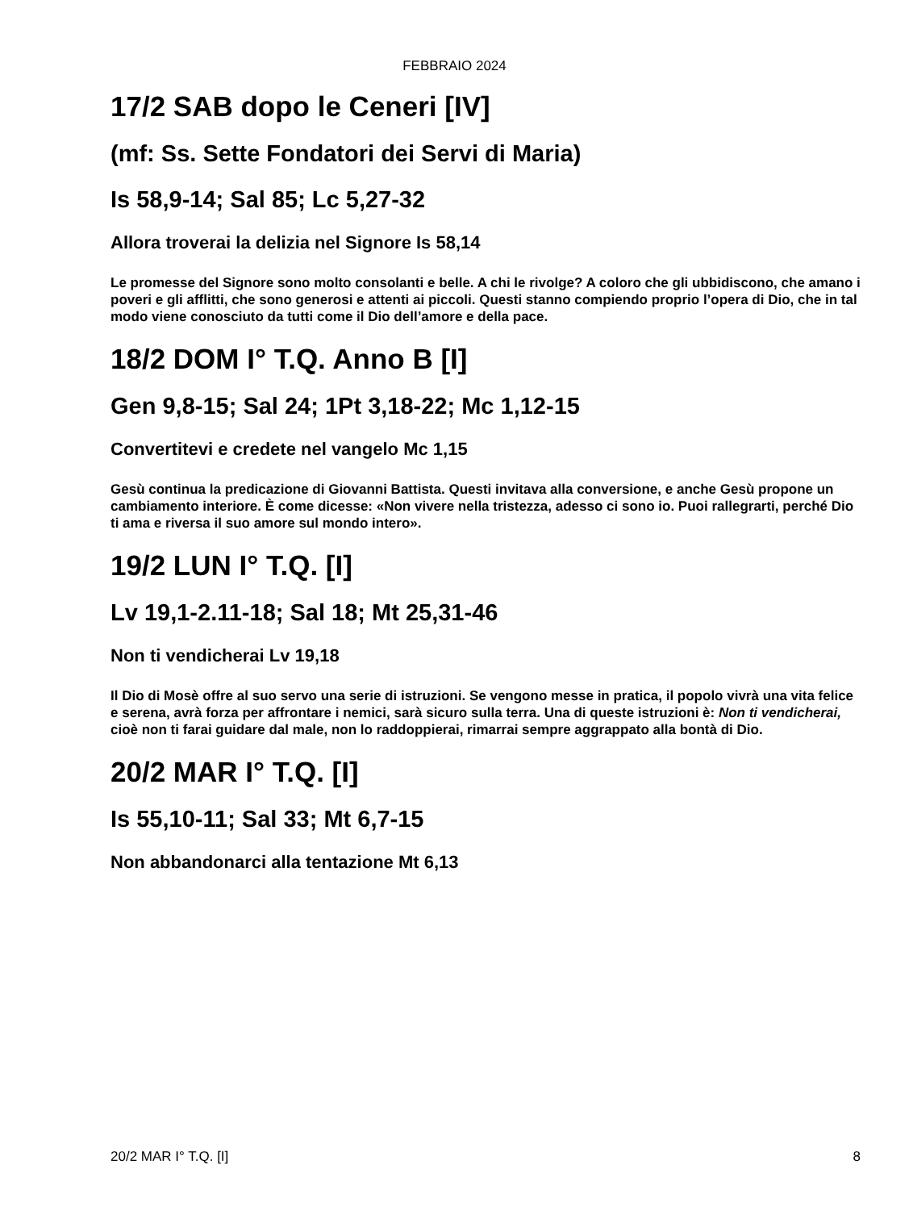FEBBRAIO 2024
17/2 SAB dopo le Ceneri [IV]
(mf: Ss. Sette Fondatori dei Servi di Maria)
Is 58,9-14; Sal 85; Lc 5,27-32
Allora troverai la delizia nel Signore Is 58,14
Le promesse del Signore sono molto consolanti e belle. A chi le rivolge? A coloro che gli ubbidiscono, che amano i poveri e gli afflitti, che sono generosi e attenti ai piccoli. Questi stanno compiendo proprio l’opera di Dio, che in tal modo viene conosciuto da tutti come il Dio dell’amore e della pace.
18/2 DOM I° T.Q. Anno B [I]
Gen 9,8-15; Sal 24; 1Pt 3,18-22; Mc 1,12-15
Convertitevi e credete nel vangelo Mc 1,15
Gesù continua la predicazione di Giovanni Battista. Questi invitava alla conversione, e anche Gesù propone un cambiamento interiore. È come dicesse: «Non vivere nella tristezza, adesso ci sono io. Puoi rallegrarti, perché Dio ti ama e riversa il suo amore sul mondo intero».
19/2 LUN I° T.Q. [I]
Lv 19,1-2.11-18; Sal 18; Mt 25,31-46
Non ti vendicherai Lv 19,18
Il Dio di Mosè offre al suo servo una serie di istruzioni. Se vengono messe in pratica, il popolo vivrà una vita felice e serena, avrà forza per affrontare i nemici, sarà sicuro sulla terra. Una di queste istruzioni è: Non ti vendicherai, cioè non ti farai guidare dal male, non lo raddoppierai, rimarrai sempre aggrappato alla bontà di Dio.
20/2 MAR I° T.Q. [I]
Is 55,10-11; Sal 33; Mt 6,7-15
Non abbandonarci alla tentazione Mt 6,13
20/2 MAR I° T.Q. [I] 8